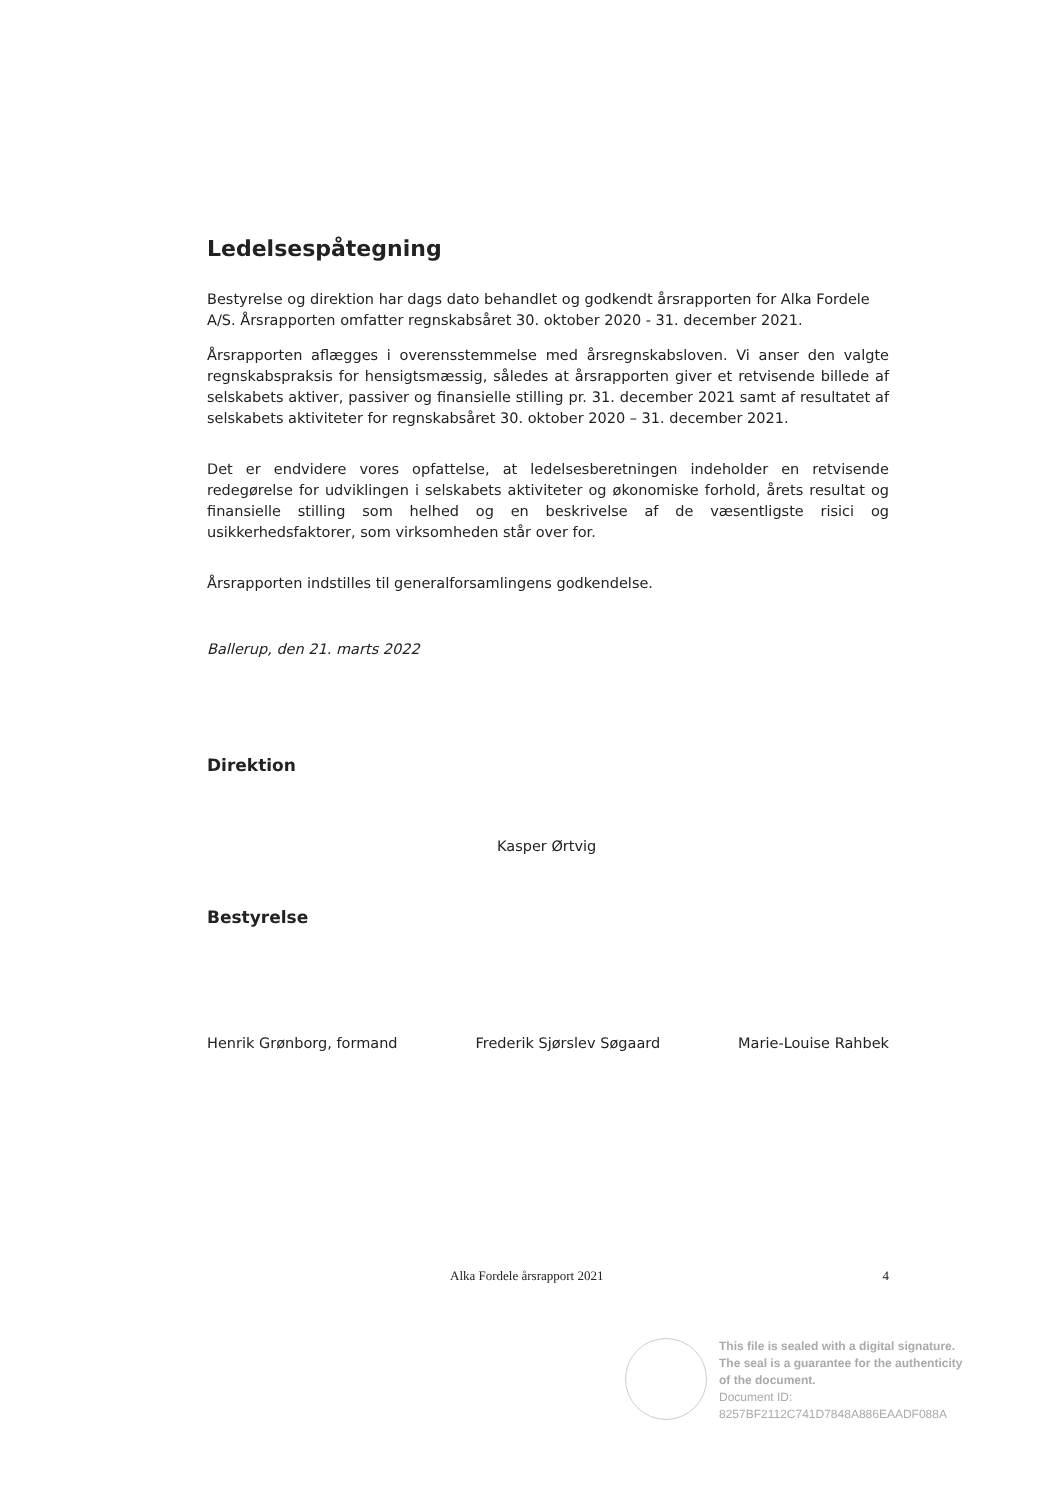Ledelsespåtegning
Bestyrelse og direktion har dags dato behandlet og godkendt årsrapporten for Alka Fordele A/S. Årsrapporten omfatter regnskabsåret 30. oktober 2020 - 31. december 2021.
Årsrapporten aflægges i overensstemmelse med årsregnskabsloven. Vi anser den valgte regnskabspraksis for hensigtsmæssig, således at årsrapporten giver et retvisende billede af selskabets aktiver, passiver og finansielle stilling pr. 31. december 2021 samt af resultatet af selskabets aktiviteter for regnskabsåret 30. oktober 2020 – 31. december 2021.
Det er endvidere vores opfattelse, at ledelsesberetningen indeholder en retvisende redegørelse for udviklingen i selskabets aktiviteter og økonomiske forhold, årets resultat og finansielle stilling som helhed og en beskrivelse af de væsentligste risici og usikkerhedsfaktorer, som virksomheden står over for.
Årsrapporten indstilles til generalforsamlingens godkendelse.
Ballerup, den 21. marts 2022
Direktion
Kasper Ørtvig
Bestyrelse
Henrik Grønborg, formand Frederik Sjørslev Søgaard Marie-Louise Rahbek
Alka Fordele årsrapport 2021 4
This file is sealed with a digital signature.
The seal is a guarantee for the authenticity
of the document.
Document ID:
8257BF2112C741D7848A886EAADF088A